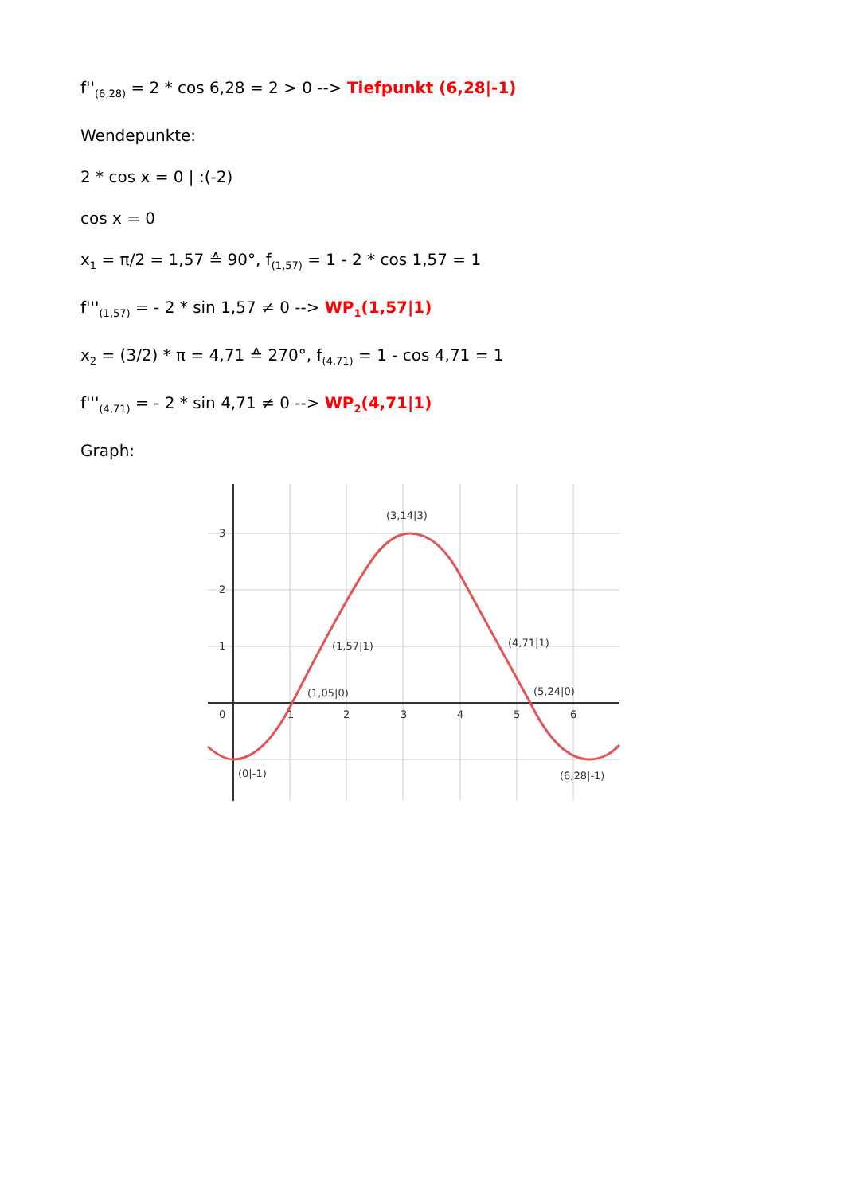f''<sub>(6,28)</sub> = 2 * cos 6,28 = 2 > 0 --> Tiefpunkt (6,28|-1)
Wendepunkte:
2 * cos x = 0 | :(-2)
cos x = 0
x<sub>1</sub> = π/2 = 1,57 ≙ 90°, f<sub>(1,57)</sub> = 1 - 2 * cos 1,57 = 1
f'''<sub>(1,57)</sub> = - 2 * sin 1,57 ≠ 0 --> WP<sub>1</sub>(1,57|1)
x<sub>2</sub> = (3/2) * π = 4,71 ≙ 270°, f<sub>(4,71)</sub> = 1 - cos 4,71 = 1
f'''<sub>(4,71)</sub> = - 2 * sin 4,71 ≠ 0 --> WP<sub>2</sub>(4,71|1)
Graph:
3
2
1
0
1
2
3
4
5
6
(3,14|3)
(1,57|1)
(4,71|1)
(1,05|0)
(5,24|0)
(0|-1)
(6,28|-1)